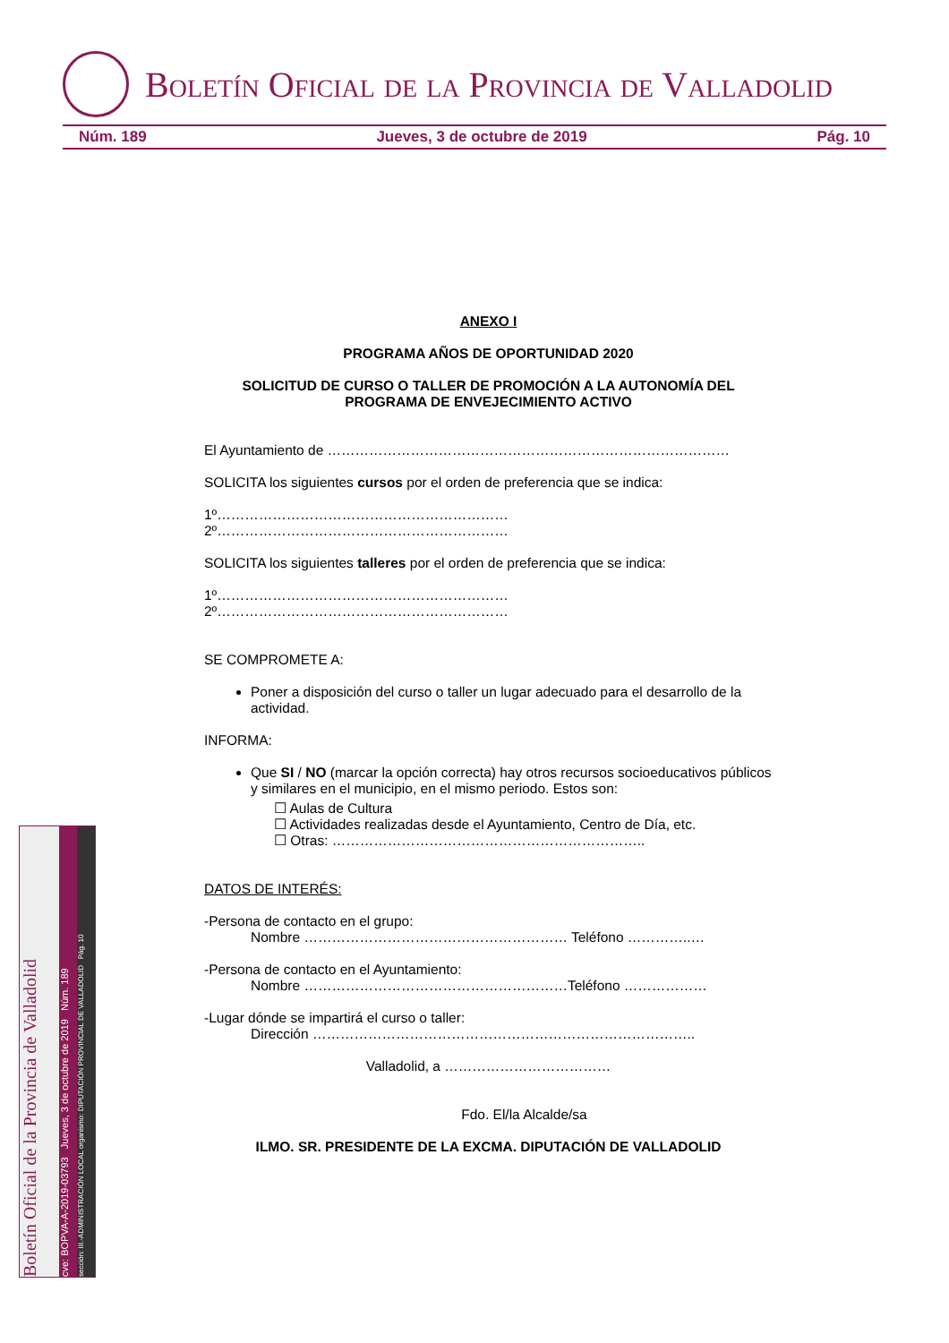Boletín Oficial de la Provincia de Valladolid
Núm. 189 Jueves, 3 de octubre de 2019 Pág. 10
ANEXO I
PROGRAMA AÑOS DE OPORTUNIDAD 2020
SOLICITUD DE CURSO O TALLER DE PROMOCIÓN A LA AUTONOMÍA DEL PROGRAMA DE ENVEJECIMIENTO ACTIVO
El Ayuntamiento de ……………………………………………………………………………
SOLICITA los siguientes cursos por el orden de preferencia que se indica:
1º………………………………………………………
2º………………………………………………………
SOLICITA los siguientes talleres por el orden de preferencia que se indica:
1º………………………………………………………
2º………………………………………………………
SE COMPROMETE A:
Poner a disposición del curso o taller un lugar adecuado para el desarrollo de la actividad.
INFORMA:
Que SI / NO (marcar la opción correcta) hay otros recursos socioeducativos públicos y similares en el municipio, en el mismo periodo. Estos son:
☐ Aulas de Cultura
☐ Actividades realizadas desde el Ayuntamiento, Centro de Día, etc.
☐ Otras: …………………………………………………………..
DATOS DE INTERÉS:
-Persona de contacto en el grupo:
Nombre ………………………………………………… Teléfono …………..…
-Persona de contacto en el Ayuntamiento:
Nombre …………………………………………………Teléfono ………………
-Lugar dónde se impartirá el curso o taller:
Dirección ………………………………………………………………………..
Valladolid, a ………………………………
Fdo. El/la Alcalde/sa
ILMO. SR. PRESIDENTE DE LA EXCMA. DIPUTACIÓN DE VALLADOLID
Boletín Oficial de la Provincia de Valladolid
cve: BOPVA-A-2019-03793 Jueves, 3 de octubre de 2019 Núm. 189
sección: III.-ADMINISTRACIÓN LOCAL organismo: DIPUTACIÓN PROVINCIAL DE VALLADOLID Pág. 10